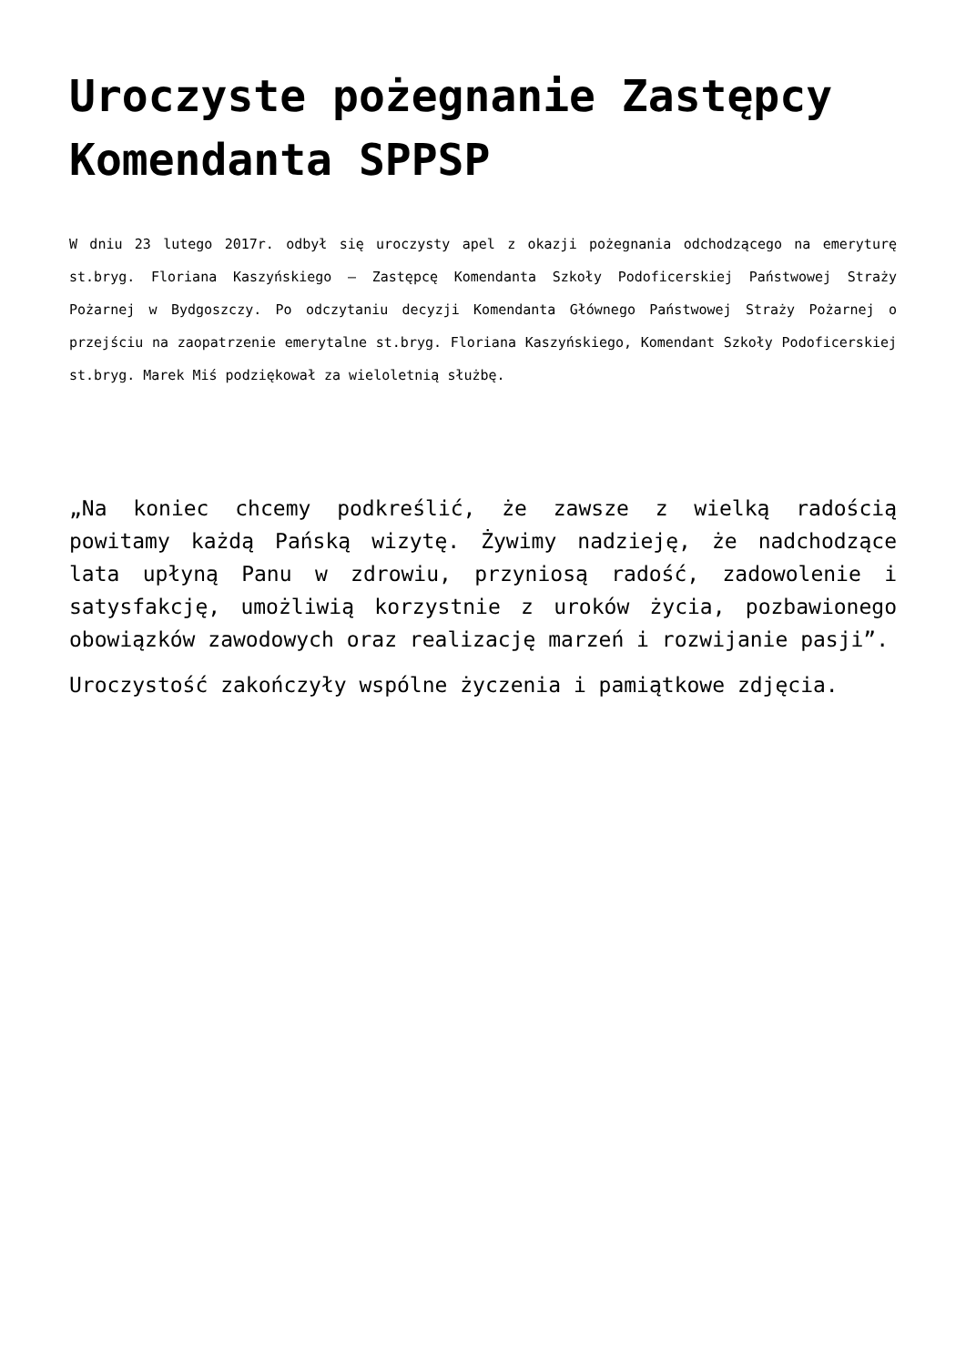Uroczyste pożegnanie Zastępcy Komendanta SPPSP
W dniu 23 lutego 2017r. odbył się uroczysty apel z okazji pożegnania odchodzącego na emeryturę st.bryg. Floriana Kaszyńskiego – Zastępcę Komendanta Szkoły Podoficerskiej Państwowej Straży Pożarnej w Bydgoszczy. Po odczytaniu decyzji Komendanta Głównego Państwowej Straży Pożarnej o przejściu na zaopatrzenie emerytalne st.bryg. Floriana Kaszyńskiego, Komendant Szkoły Podoficerskiej st.bryg. Marek Miś podziękował za wieloletnią służbę.
„Na koniec chcemy podkreślić, że zawsze z wielką radością powitamy każdą Pańską wizytę. Żywimy nadzieję, że nadchodzące lata upłyną Panu w zdrowiu, przyniosą radość, zadowolenie i satysfakcję, umożliwią korzystnie z uroków życia, pozbawionego obowiązków zawodowych oraz realizację marzeń i rozwijanie pasji”.
Uroczystość zakończyły wspólne życzenia i pamiątkowe zdjęcia.